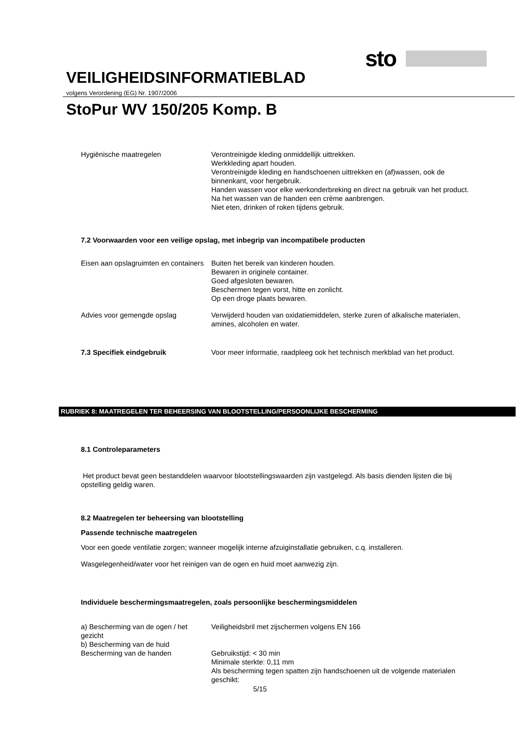sto
VEILIGHEIDSINFORMATIEBLAD
volgens Verordening (EG) Nr. 1907/2006
StoPur WV 150/205 Komp. B
Hygiënische maatregelen Verontreinigde kleding onmiddellijk uittrekken.
Werkkleding apart houden.
Verontreinigde kleding en handschoenen uittrekken en (af)wassen, ook de binnenkant, voor hergebruik.
Handen wassen voor elke werkonderbreking en direct na gebruik van het product.
Na het wassen van de handen een crème aanbrengen.
Niet eten, drinken of roken tijdens gebruik.
7.2 Voorwaarden voor een veilige opslag, met inbegrip van incompatibele producten
Eisen aan opslagruimten en containers
Buiten het bereik van kinderen houden.
Bewaren in originele container.
Goed afgesloten bewaren.
Beschermen tegen vorst, hitte en zonlicht.
Op een droge plaats bewaren.
Advies voor gemengde opslag Verwijderd houden van oxidatiemiddelen, sterke zuren of alkalische materialen, amines, alcoholen en water.
7.3 Specifiek eindgebruik Voor meer informatie, raadpleeg ook het technisch merkblad van het product.
RUBRIEK 8: MAATREGELEN TER BEHEERSING VAN BLOOTSTELLING/PERSOONLIJKE BESCHERMING
8.1 Controleparameters
Het product bevat geen bestanddelen waarvoor blootstellingswaarden zijn vastgelegd. Als basis dienden lijsten die bij opstelling geldig waren.
8.2 Maatregelen ter beheersing van blootstelling
Passende technische maatregelen
Voor een goede ventilatie zorgen; wanneer mogelijk interne afzuiginstallatie gebruiken, c.q. installeren.
Wasgelegenheid/water voor het reinigen van de ogen en huid moet aanwezig zijn.
Individuele beschermingsmaatregelen, zoals persoonlijke beschermingsmiddelen
a) Bescherming van de ogen / het gezicht
b) Bescherming van de huid
Veiligheidsbril met zijschermen volgens EN 166
Bescherming van de handen Gebruikstijd: < 30 min
Minimale sterkte: 0,11 mm
Als bescherming tegen spatten zijn handschoenen uit de volgende materialen geschikt:
5/15